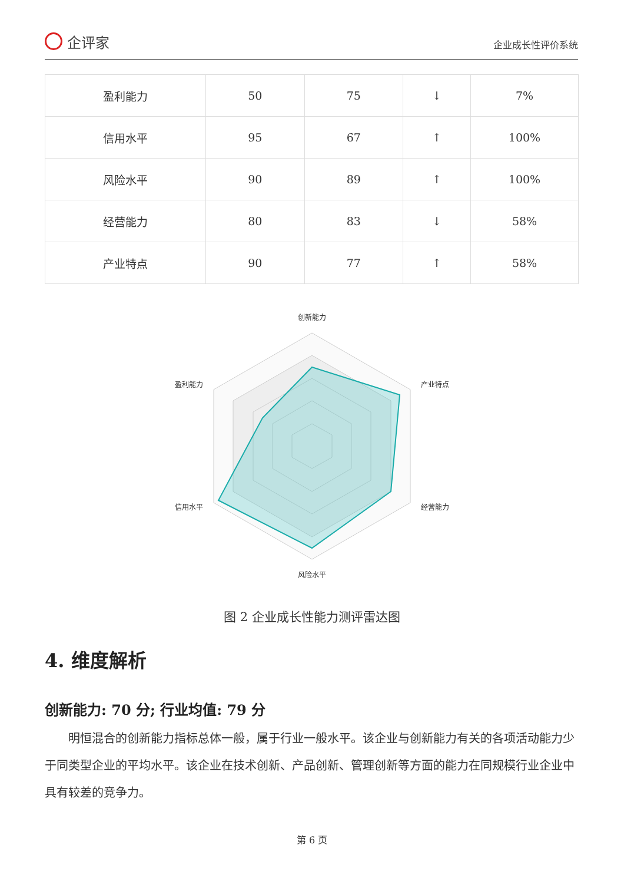企评家
企业成长性评价系统
| 盈利能力 | 50 | 75 | ↓ | 7% |
| 信用水平 | 95 | 67 | ↑ | 100% |
| 风险水平 | 90 | 89 | ↑ | 100% |
| 经营能力 | 80 | 83 | ↓ | 58% |
| 产业特点 | 90 | 77 | ↑ | 58% |
创新能力
产业特点
经营能力
风险水平
信用水平
盈利能力
图 2 企业成长性能力测评雷达图
4. 维度解析
创新能力: 70 分; 行业均值: 79 分
明恒混合的创新能力指标总体一般，属于行业一般水平。该企业与创新能力有关的各项活动能力少于同类型企业的平均水平。该企业在技术创新、产品创新、管理创新等方面的能力在同规模行业企业中具有较差的竞争力。
第 6 页